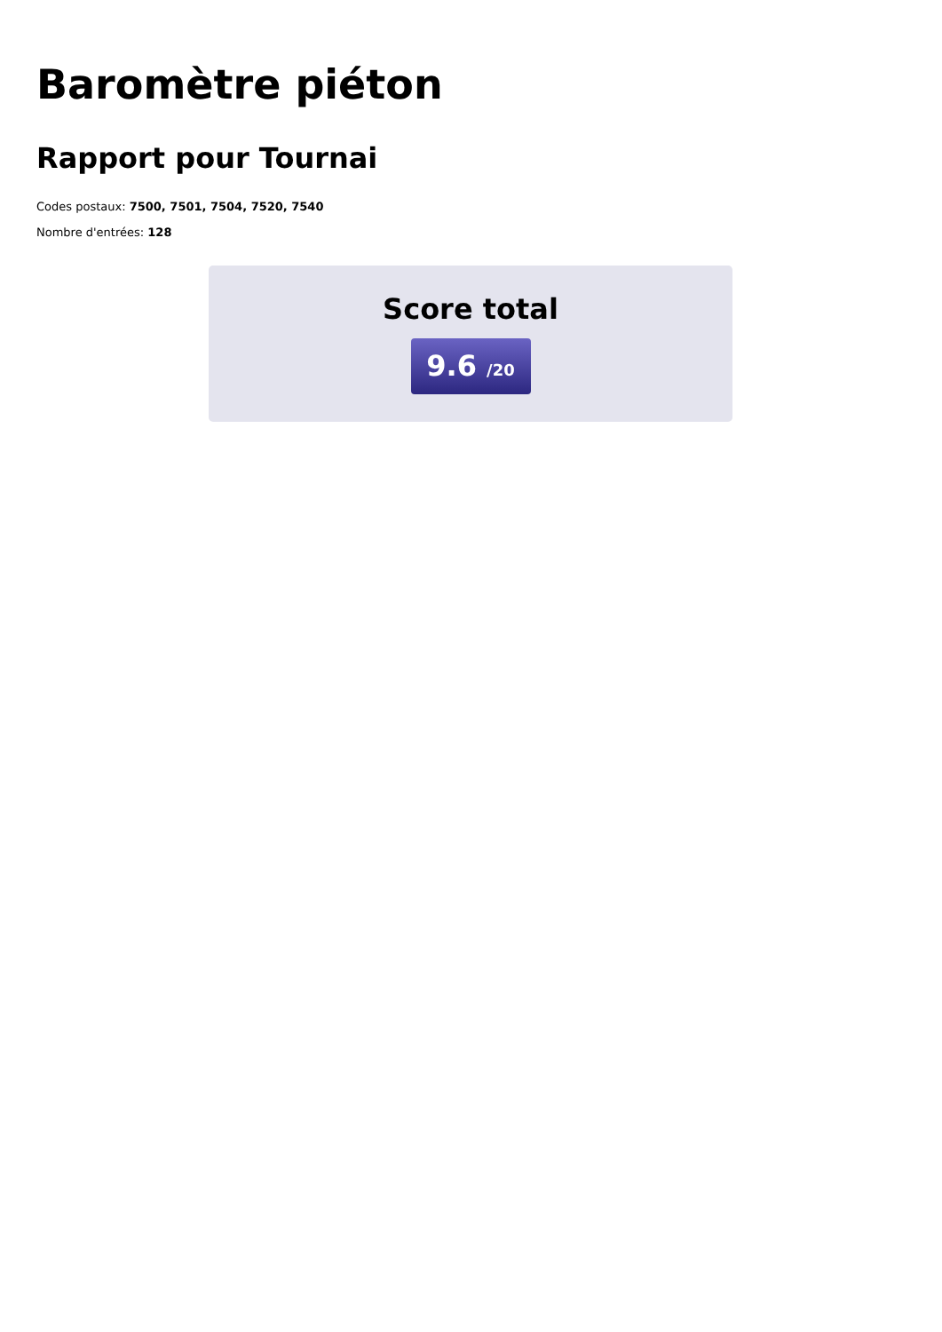Baromètre piéton
Rapport pour Tournai
Codes postaux: 7500, 7501, 7504, 7520, 7540
Nombre d'entrées: 128
Score total
9.6 /20